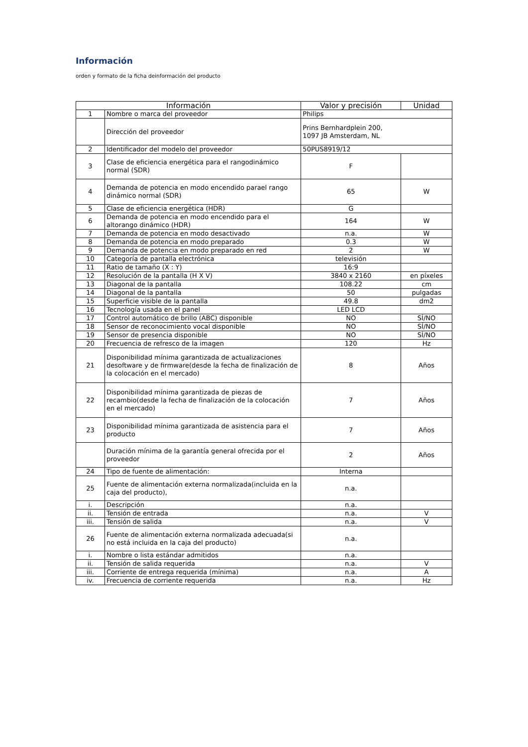Información
orden y formato de la ficha deinformación del producto
| Información | | Valor y precisión | Unidad |
| --- | --- | --- | --- |
| 1 | Nombre o marca del proveedor | Philips | |
| | Dirección del proveedor | Prins Bernhardplein 200, 1097 JB Amsterdam, NL | |
| 2 | Identificador del modelo del proveedor | 50PUS8919/12 | |
| 3 | Clase de eficiencia energética para el rangodinámico normal (SDR) | F | |
| 4 | Demanda de potencia en modo encendido parael rango dinámico normal (SDR) | 65 | W |
| 5 | Clase de eficiencia energética (HDR) | G | |
| 6 | Demanda de potencia en modo encendido para el altorango dinámico (HDR) | 164 | W |
| 7 | Demanda de potencia en modo desactivado | n.a. | W |
| 8 | Demanda de potencia en modo preparado | 0.3 | W |
| 9 | Demanda de potencia en modo preparado en red | 2 | W |
| 10 | Categoría de pantalla electrónica | televisión | |
| 11 | Ratio de tamaño (X : Y) | 16:9 | |
| 12 | Resolución de la pantalla (H X V) | 3840 x 2160 | en píxeles |
| 13 | Diagonal de la pantalla | 108.22 | cm |
| 14 | Diagonal de la pantalla | 50 | pulgadas |
| 15 | Superficie visible de la pantalla | 49.8 | dm2 |
| 16 | Tecnología usada en el panel | LED LCD | |
| 17 | Control automático de brillo (ABC) disponible | NO | SÍ/NO |
| 18 | Sensor de reconocimiento vocal disponible | NO | SÍ/NO |
| 19 | Sensor de presencia disponible | NO | SÍ/NO |
| 20 | Frecuencia de refresco de la imagen | 120 | Hz |
| 21 | Disponibilidad mínima garantizada de actualizaciones desoftware y de firmware(desde la fecha de finalización de la colocación en el mercado) | 8 | Años |
| 22 | Disponibilidad mínima garantizada de piezas de recambio(desde la fecha de finalización de la colocación en el mercado) | 7 | Años |
| 23 | Disponibilidad mínima garantizada de asistencia para el producto | 7 | Años |
| | Duración mínima de la garantía general ofrecida por el proveedor | 2 | Años |
| 24 | Tipo de fuente de alimentación: | Interna | |
| 25 | Fuente de alimentación externa normalizada(incluida en la caja del producto), | n.a. | |
| i. | Descripción | n.a. | |
| ii. | Tensión de entrada | n.a. | V |
| iii. | Tensión de salida | n.a. | V |
| 26 | Fuente de alimentación externa normalizada adecuada(si no está incluida en la caja del producto) | n.a. | |
| i. | Nombre o lista estándar admitidos | n.a. | |
| ii. | Tensión de salida requerida | n.a. | V |
| iii. | Corriente de entrega requerida (mínima) | n.a. | A |
| iv. | Frecuencia de corriente requerida | n.a. | Hz |